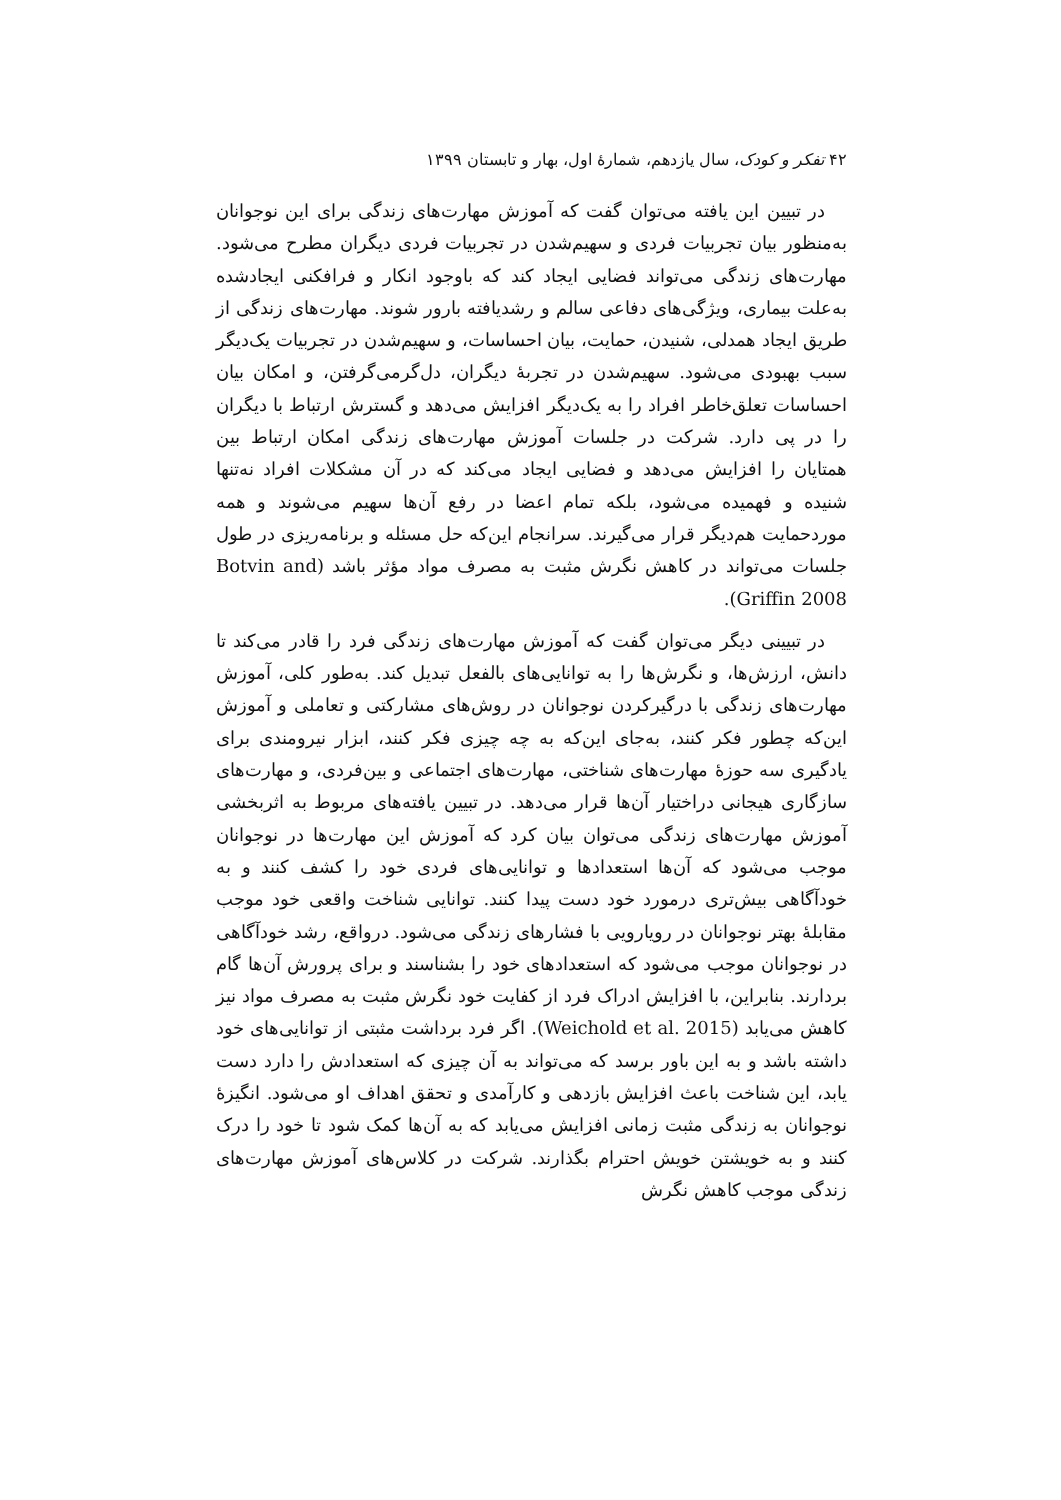۴۲ تفکر و کودک، سال یازدهم، شمارهٔ اول، بهار و تابستان ۱۳۹۹
در تبیین این یافته می‌توان گفت که آموزش مهارت‌های زندگی برای این نوجوانان به‌منظور بیان تجربیات فردی و سهیم‌شدن در تجربیات فردی دیگران مطرح می‌شود. مهارت‌های زندگی می‌تواند فضایی ایجاد کند که باوجود انکار و فرافکنی ایجادشده به‌علت بیماری، ویژگی‌های دفاعی سالم و رشدیافته بارور شوند. مهارت‌های زندگی از طریق ایجاد همدلی، شنیدن، حمایت، بیان احساسات، و سهیم‌شدن در تجربیات یک‌دیگر سبب بهبودی می‌شود. سهیم‌شدن در تجربهٔ دیگران، دل‌گرمی‌گرفتن، و امکان بیان احساسات تعلق‌خاطر افراد را به یک‌دیگر افزایش می‌دهد و گسترش ارتباط با دیگران را در پی دارد. شرکت در جلسات آموزش مهارت‌های زندگی امکان ارتباط بین همتایان را افزایش می‌دهد و فضایی ایجاد می‌کند که در آن مشکلات افراد نه‌تنها شنیده و فهمیده می‌شود، بلکه تمام اعضا در رفع آن‌ها سهیم می‌شوند و همه موردحمایت هم‌دیگر قرار می‌گیرند. سرانجام این‌که حل مسئله و برنامه‌ریزی در طول جلسات می‌تواند در کاهش نگرش مثبت به مصرف مواد مؤثر باشد (Botvin and Griffin 2008).
در تبیینی دیگر می‌توان گفت که آموزش مهارت‌های زندگی فرد را قادر می‌کند تا دانش، ارزش‌ها، و نگرش‌ها را به توانایی‌های بالفعل تبدیل کند. به‌طور کلی، آموزش مهارت‌های زندگی با درگیرکردن نوجوانان در روش‌های مشارکتی و تعاملی و آموزش این‌که چطور فکر کنند، به‌جای این‌که به چه چیزی فکر کنند، ابزار نیرومندی برای یادگیری سه حوزهٔ مهارت‌های شناختی، مهارت‌های اجتماعی و بین‌فردی، و مهارت‌های سازگاری هیجانی دراختیار آن‌ها قرار می‌دهد. در تبیین یافته‌های مربوط به اثربخشی آموزش مهارت‌های زندگی می‌توان بیان کرد که آموزش این مهارت‌ها در نوجوانان موجب می‌شود که آن‌ها استعدادها و توانایی‌های فردی خود را کشف کنند و به خودآگاهی بیش‌تری درمورد خود دست پیدا کنند. توانایی شناخت واقعی خود موجب مقابلهٔ بهتر نوجوانان در رویارویی با فشارهای زندگی می‌شود. درواقع، رشد خودآگاهی در نوجوانان موجب می‌شود که استعدادهای خود را بشناسند و برای پرورش آن‌ها گام بردارند. بنابراین، با افزایش ادراک فرد از کفایت خود نگرش مثبت به مصرف مواد نیز کاهش می‌یابد (Weichold et al. 2015). اگر فرد برداشت مثبتی از توانایی‌های خود داشته باشد و به این باور برسد که می‌تواند به آن چیزی که استعدادش را دارد دست یابد، این شناخت باعث افزایش بازدهی و کارآمدی و تحقق اهداف او می‌شود. انگیزهٔ نوجوانان به زندگی مثبت زمانی افزایش می‌یابد که به آن‌ها کمک شود تا خود را درک کنند و به خویشتن خویش احترام بگذارند. شرکت در کلاس‌های آموزش مهارت‌های زندگی موجب کاهش نگرش